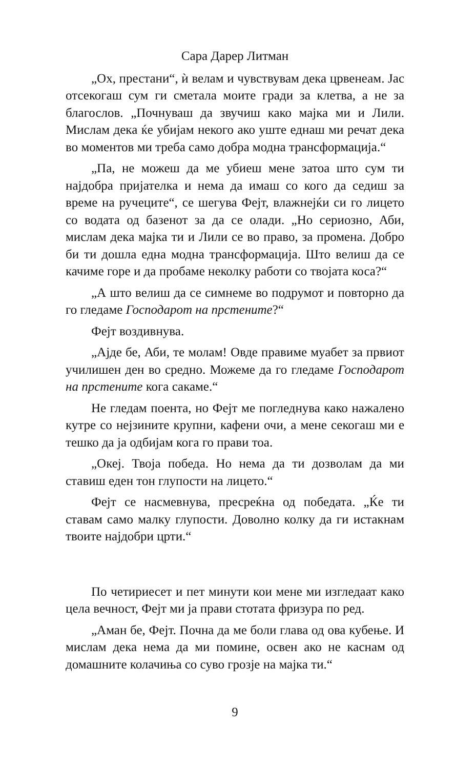Сара Дарер Литман
„Ох, престани“, ѝ велам и чувствувам дека црвенеам. Јас отсекогаш сум ги сметала моите гради за клетва, а не за благослов. „Почнуваш да звучиш како мајка ми и Лили. Мислам дека ќе убијам некого ако уште еднаш ми речат дека во моментов ми треба само добра модна трансформација.“
„Па, не можеш да ме убиеш мене затоа што сум ти најдобра пријателка и нема да имаш со кого да седиш за време на ручеците“, се шегува Фејт, влажнејќи си го лицето со водата од базенот за да се олади. „Но сериозно, Аби, мислам дека мајка ти и Лили се во право, за промена. Добро би ти дошла една модна трансформација. Што велиш да се качиме горе и да пробаме неколку работи со твојата коса?“
„А што велиш да се симнеме во подрумот и повторно да го гледаме Господарот на прстените?“
Фејт воздивнува.
„Ајде бе, Аби, те молам! Овде правиме муабет за првиот училишен ден во средно. Можеме да го гледаме Господарот на прстените кога сакаме.“
Не гледам поента, но Фејт ме погледнува како нажалено кутре со нејзините крупни, кафени очи, а мене секогаш ми е тешко да ја одбијам кога го прави тоа.
„Океј. Твоја победа. Но нема да ти дозволам да ми ставиш еден тон глупости на лицето.“
Фејт се насмевнува, пресреќна од победата. „Ќе ти ставам само малку глупости. Доволно колку да ги истакнам твоите најдобри црти.“
По четириесет и пет минути кои мене ми изгледаат како цела вечност, Фејт ми ја прави стотата фризура по ред.
„Аман бе, Фејт. Почна да ме боли глава од ова кубење. И мислам дека нема да ми помине, освен ако не каснам од домашните колачиња со суво грозје на мајка ти.“
9